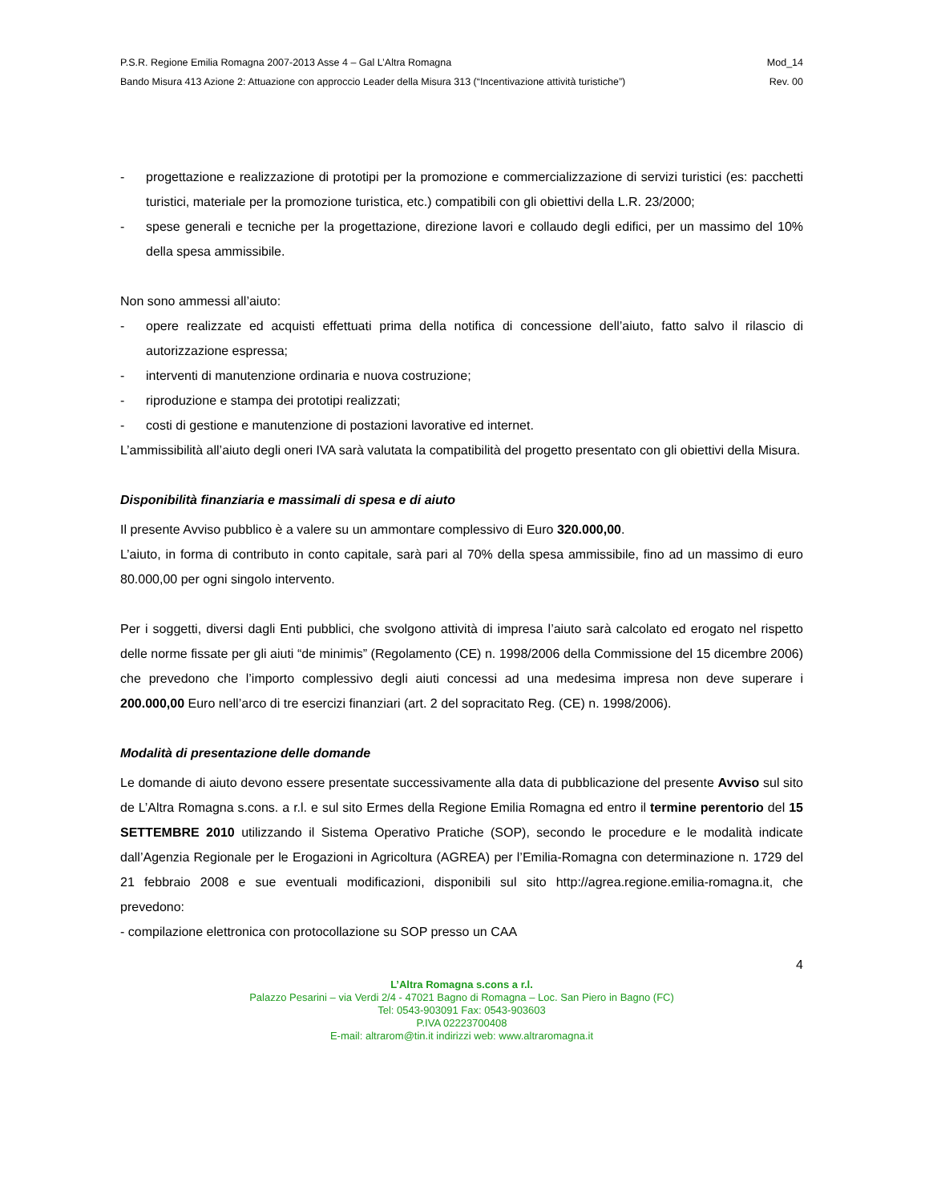P.S.R. Regione Emilia Romagna 2007-2013 Asse 4 – Gal L’Altra Romagna Mod_14
Bando Misura 413 Azione 2: Attuazione con approccio Leader della Misura 313 (“Incentivazione attività turistiche”) Rev. 00
- progettazione e realizzazione di prototipi per la promozione e commercializzazione di servizi turistici (es: pacchetti turistici, materiale per la promozione turistica, etc.) compatibili con gli obiettivi della L.R. 23/2000;
- spese generali e tecniche per la progettazione, direzione lavori e collaudo degli edifici, per un massimo del 10% della spesa ammissibile.
Non sono ammessi all’aiuto:
- opere realizzate ed acquisti effettuati prima della notifica di concessione dell’aiuto, fatto salvo il rilascio di autorizzazione espressa;
- interventi di manutenzione ordinaria e nuova costruzione;
- riproduzione e stampa dei prototipi realizzati;
- costi di gestione e manutenzione di postazioni lavorative ed internet.
L’ammissibilità all’aiuto degli oneri IVA sarà valutata la compatibilità del progetto presentato con gli obiettivi della Misura.
Disponibilità finanziaria e massimali di spesa e di aiuto
Il presente Avviso pubblico è a valere su un ammontare complessivo di Euro 320.000,00.
L’aiuto, in forma di contributo in conto capitale, sarà pari al 70% della spesa ammissibile, fino ad un massimo di euro 80.000,00 per ogni singolo intervento.
Per i soggetti, diversi dagli Enti pubblici, che svolgono attività di impresa l’aiuto sarà calcolato ed erogato nel rispetto delle norme fissate per gli aiuti “de minimis” (Regolamento (CE) n. 1998/2006 della Commissione del 15 dicembre 2006) che prevedono che l’importo complessivo degli aiuti concessi ad una medesima impresa non deve superare i 200.000,00 Euro nell’arco di tre esercizi finanziari (art. 2 del sopracitato Reg. (CE) n. 1998/2006).
Modalità di presentazione delle domande
Le domande di aiuto devono essere presentate successivamente alla data di pubblicazione del presente Avviso sul sito de L’Altra Romagna s.cons. a r.l. e sul sito Ermes della Regione Emilia Romagna ed entro il termine perentorio del 15 SETTEMBRE 2010 utilizzando il Sistema Operativo Pratiche (SOP), secondo le procedure e le modalità indicate dall’Agenzia Regionale per le Erogazioni in Agricoltura (AGREA) per l’Emilia-Romagna con determinazione n. 1729 del 21 febbraio 2008 e sue eventuali modificazioni, disponibili sul sito http://agrea.regione.emilia-romagna.it, che prevedono:
- compilazione elettronica con protocollazione su SOP presso un CAA
4
L’Altra Romagna s.cons a r.l.
Palazzo Pesarini – via Verdi 2/4 - 47021 Bagno di Romagna – Loc. San Piero in Bagno (FC)
Tel: 0543-903091 Fax: 0543-903603
P.IVA 02223700408
E-mail: altrarom@tin.it indirizzi web: www.altraromagna.it